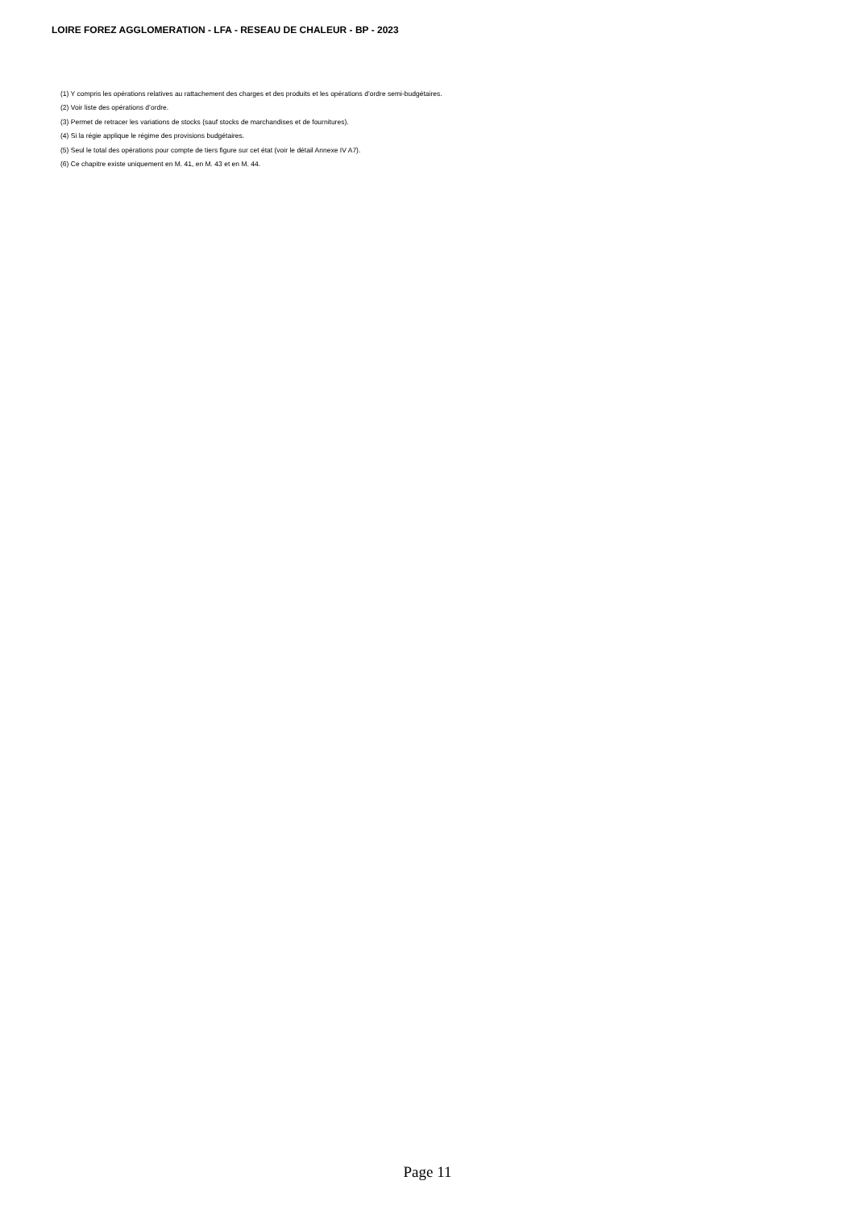LOIRE FOREZ AGGLOMERATION - LFA - RESEAU DE CHALEUR - BP - 2023
(1) Y compris les opérations relatives au rattachement des charges et des produits et les opérations d’ordre semi-budgétaires.
(2) Voir liste des opérations d’ordre.
(3) Permet de retracer les variations de stocks (sauf stocks de marchandises et de fournitures).
(4) Si la régie applique le régime des provisions budgétaires.
(5) Seul le total des opérations pour compte de tiers figure sur cet état (voir le détail Annexe IV A7).
(6) Ce chapitre existe uniquement en M. 41, en M. 43 et en M. 44.
Page 11